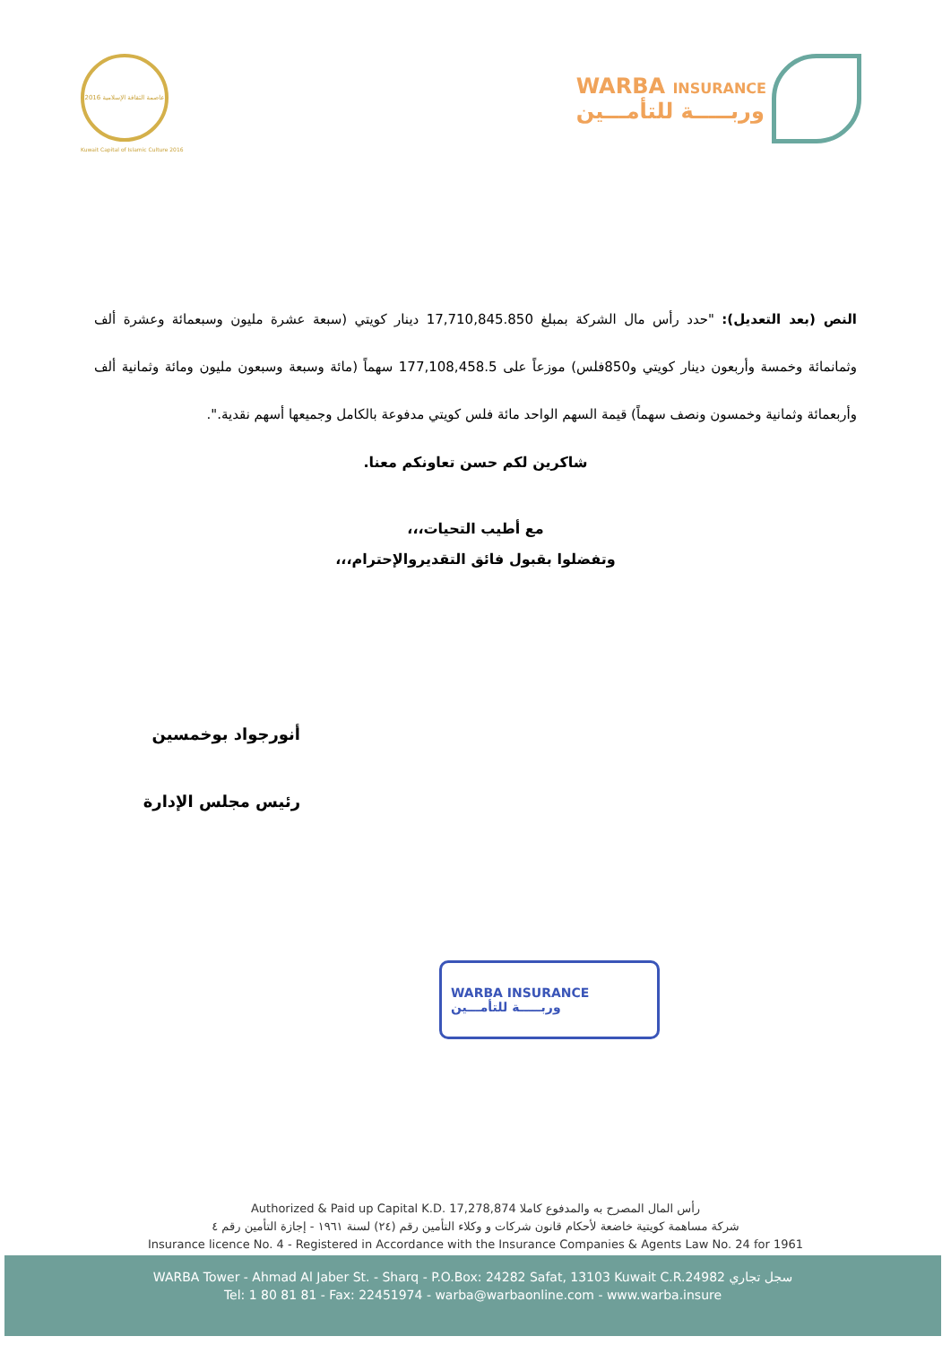عاصمة الثقافة الإسلامية 2016
Kuwait Capital of Islamic Culture 2016
WARBA INSURANCE
وربـــــة للتأمـــين
النص (بعد التعديل): "حدد رأس مال الشركة بمبلغ 17,710,845.850 دينار كويتي (سبعة عشرة مليون وسبعمائة وعشرة ألف وثمانمائة وخمسة وأربعون دينار كويتي و850فلس) موزعاً على 177,108,458.5 سهماً (مائة وسبعة وسبعون مليون ومائة وثمانية ألف وأربعمائة وثمانية وخمسون ونصف سهماً) قيمة السهم الواحد مائة فلس كويتي مدفوعة بالكامل وجميعها أسهم نقدية.".
شاكرين لكم حسن تعاونكم معنا.
مع أطيب التحيات،،،
وتفضلوا بقبول فائق التقديروالإحترام،،،
أنورجواد بوخمسين
رئيس مجلس الإدارة
WARBA INSURANCE
وربـــــة للتأمـــين
Authorized & Paid up Capital K.D. 17,278,874 رأس المال المصرح به والمدفوع كاملا
شركة مساهمة كويتية خاضعة لأحكام قانون شركات و وكلاء التأمين رقم (٢٤) لسنة ١٩٦١ - إجازة التأمين رقم ٤
Insurance licence No. 4 - Registered in Accordance with the Insurance Companies & Agents Law No. 24 for 1961
WARBA Tower - Ahmad Al Jaber St. - Sharq - P.O.Box: 24282 Safat, 13103 Kuwait C.R.24982 سجل تجاري
Tel: 1 80 81 81 - Fax: 22451974 - warba@warbaonline.com - www.warba.insure